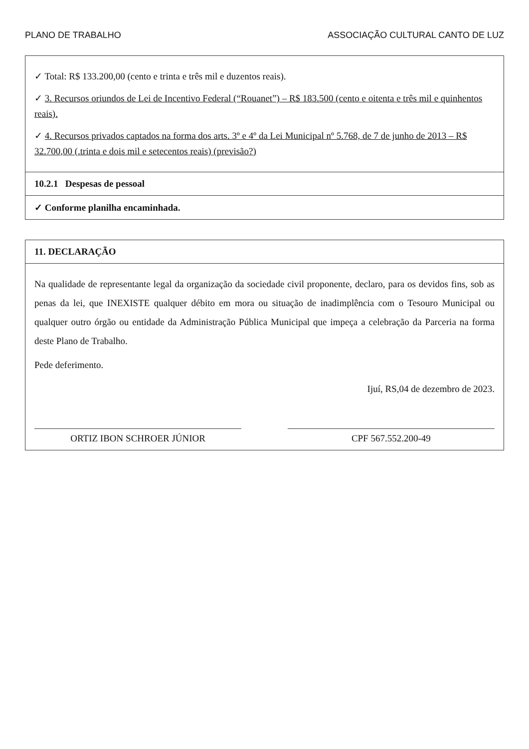PLANO DE TRABALHO ASSOCIAÇÃO CULTURAL CANTO DE LUZ
✓ Total: R$ 133.200,00 (cento e trinta e três mil e duzentos reais).
✓ 3. Recursos oriundos de Lei de Incentivo Federal (“Rouanet”) – R$ 183.500 (cento e oitenta e três mil e quinhentos reais).
✓ 4. Recursos privados captados na forma dos arts. 3º e 4º da Lei Municipal nº 5.768, de 7 de junho de 2013 – R$ 32.700,00 (.trinta e dois mil e setecentos reais) (previsão?)
10.2.1 Despesas de pessoal
✓ Conforme planilha encaminhada.
11. DECLARAÇÃO
Na qualidade de representante legal da organização da sociedade civil proponente, declaro, para os devidos fins, sob as penas da lei, que INEXISTE qualquer débito em mora ou situação de inadimplência com o Tesouro Municipal ou qualquer outro órgão ou entidade da Administração Pública Municipal que impeça a celebração da Parceria na forma deste Plano de Trabalho.
Pede deferimento.
Ijuí, RS,04 de dezembro de 2023.
ORTIZ IBON SCHROER JÚNIOR CPF 567.552.200-49